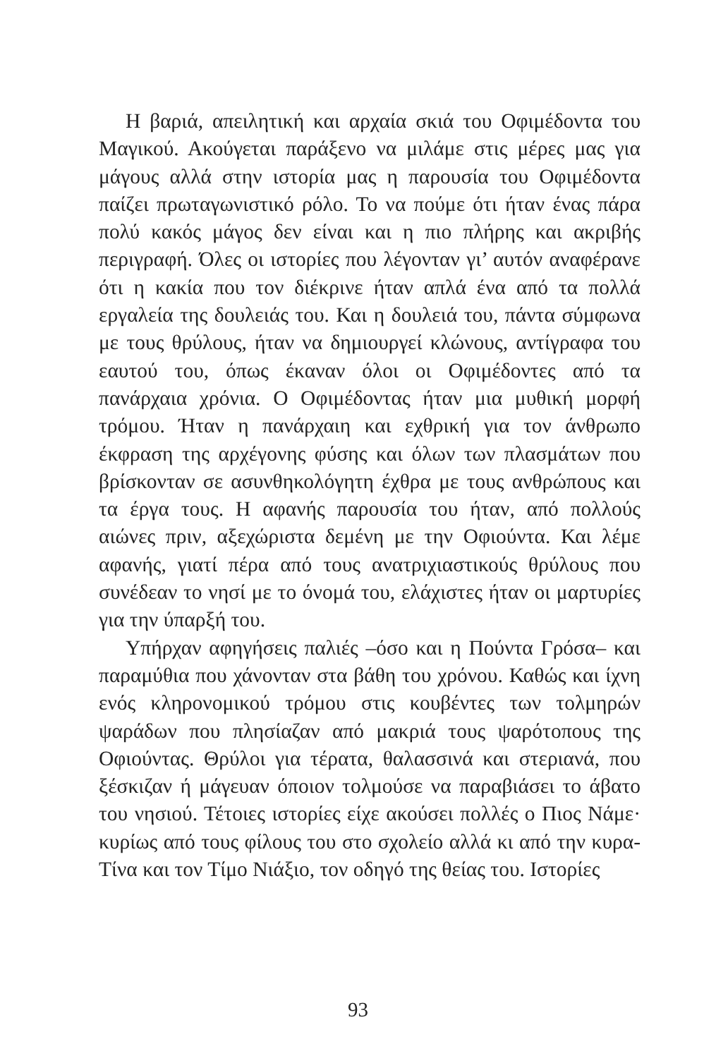Η βαριά, απειλητική και αρχαία σκιά του Οφιμέδοντα του Μαγικού. Ακούγεται παράξενο να μιλάμε στις μέρες μας για μάγους αλλά στην ιστορία μας η παρουσία του Οφιμέδοντα παίζει πρωταγωνιστικό ρόλο. Το να πούμε ότι ήταν ένας πάρα πολύ κακός μάγος δεν είναι και η πιο πλήρης και ακριβής περιγραφή. Όλες οι ιστορίες που λέγονταν γι’ αυτόν αναφέρανε ότι η κακία που τον διέκρινε ήταν απλά ένα από τα πολλά εργαλεία της δουλειάς του. Και η δουλειά του, πάντα σύμφωνα με τους θρύλους, ήταν να δημιουργεί κλώνους, αντίγραφα του εαυτού του, όπως έκαναν όλοι οι Οφιμέδοντες από τα πανάρχαια χρόνια. Ο Οφιμέδοντας ήταν μια μυθική μορφή τρόμου. Ήταν η πανάρχαιη και εχθρική για τον άνθρωπο έκφραση της αρχέγονης φύσης και όλων των πλασμάτων που βρίσκονταν σε ασυνθηκολόγητη έχθρα με τους ανθρώπους και τα έργα τους. Η αφανής παρουσία του ήταν, από πολλούς αιώνες πριν, αξεχώριστα δεμένη με την Οφιούντα. Και λέμε αφανής, γιατί πέρα από τους ανατριχιαστικούς θρύλους που συνέδεαν το νησί με το όνομά του, ελάχιστες ήταν οι μαρτυρίες για την ύπαρξή του.
Υπήρχαν αφηγήσεις παλιές –όσο και η Πούντα Γρόσα– και παραμύθια που χάνονταν στα βάθη του χρόνου. Καθώς και ίχνη ενός κληρονομικού τρόμου στις κουβέντες των τολμηρών ψαράδων που πλησίαζαν από μακριά τους ψαρότοπους της Οφιούντας. Θρύλοι για τέρατα, θαλασσινά και στεριανά, που ξέσκιζαν ή μάγευαν όποιον τολμούσε να παραβιάσει το άβατο του νησιού. Τέτοιες ιστορίες είχε ακούσει πολλές ο Πιος Νάμε· κυρίως από τους φίλους του στο σχολείο αλλά κι από την κυρα-Τίνα και τον Τίμο Νιάξιο, τον οδηγό της θείας του. Ιστορίες
93